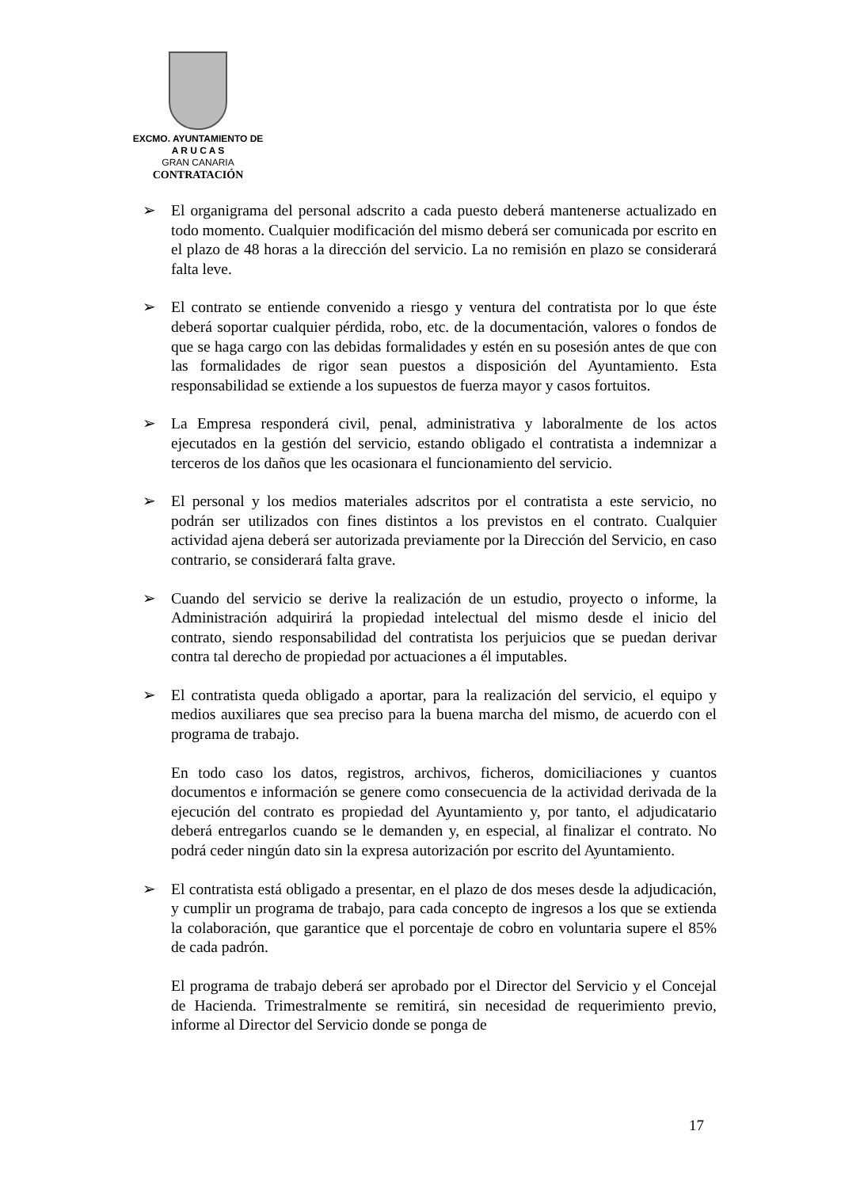EXCMO. AYUNTAMIENTO DE
A R U C A S
GRAN CANARIA
CONTRATACIÓN
➢ El organigrama del personal adscrito a cada puesto deberá mantenerse actualizado en todo momento. Cualquier modificación del mismo deberá ser comunicada por escrito en el plazo de 48 horas a la dirección del servicio. La no remisión en plazo se considerará falta leve.
➢ El contrato se entiende convenido a riesgo y ventura del contratista por lo que éste deberá soportar cualquier pérdida, robo, etc. de la documentación, valores o fondos de que se haga cargo con las debidas formalidades y estén en su posesión antes de que con las formalidades de rigor sean puestos a disposición del Ayuntamiento. Esta responsabilidad se extiende a los supuestos de fuerza mayor y casos fortuitos.
➢ La Empresa responderá civil, penal, administrativa y laboralmente de los actos ejecutados en la gestión del servicio, estando obligado el contratista a indemnizar a terceros de los daños que les ocasionara el funcionamiento del servicio.
➢ El personal y los medios materiales adscritos por el contratista a este servicio, no podrán ser utilizados con fines distintos a los previstos en el contrato. Cualquier actividad ajena deberá ser autorizada previamente por la Dirección del Servicio, en caso contrario, se considerará falta grave.
➢ Cuando del servicio se derive la realización de un estudio, proyecto o informe, la Administración adquirirá la propiedad intelectual del mismo desde el inicio del contrato, siendo responsabilidad del contratista los perjuicios que se puedan derivar contra tal derecho de propiedad por actuaciones a él imputables.
➢ El contratista queda obligado a aportar, para la realización del servicio, el equipo y medios auxiliares que sea preciso para la buena marcha del mismo, de acuerdo con el programa de trabajo.
En todo caso los datos, registros, archivos, ficheros, domiciliaciones y cuantos documentos e información se genere como consecuencia de la actividad derivada de la ejecución del contrato es propiedad del Ayuntamiento y, por tanto, el adjudicatario deberá entregarlos cuando se le demanden y, en especial, al finalizar el contrato. No podrá ceder ningún dato sin la expresa autorización por escrito del Ayuntamiento.
➢ El contratista está obligado a presentar, en el plazo de dos meses desde la adjudicación, y cumplir un programa de trabajo, para cada concepto de ingresos a los que se extienda la colaboración, que garantice que el porcentaje de cobro en voluntaria supere el 85% de cada padrón.
El programa de trabajo deberá ser aprobado por el Director del Servicio y el Concejal de Hacienda. Trimestralmente se remitirá, sin necesidad de requerimiento previo, informe al Director del Servicio donde se ponga de
17